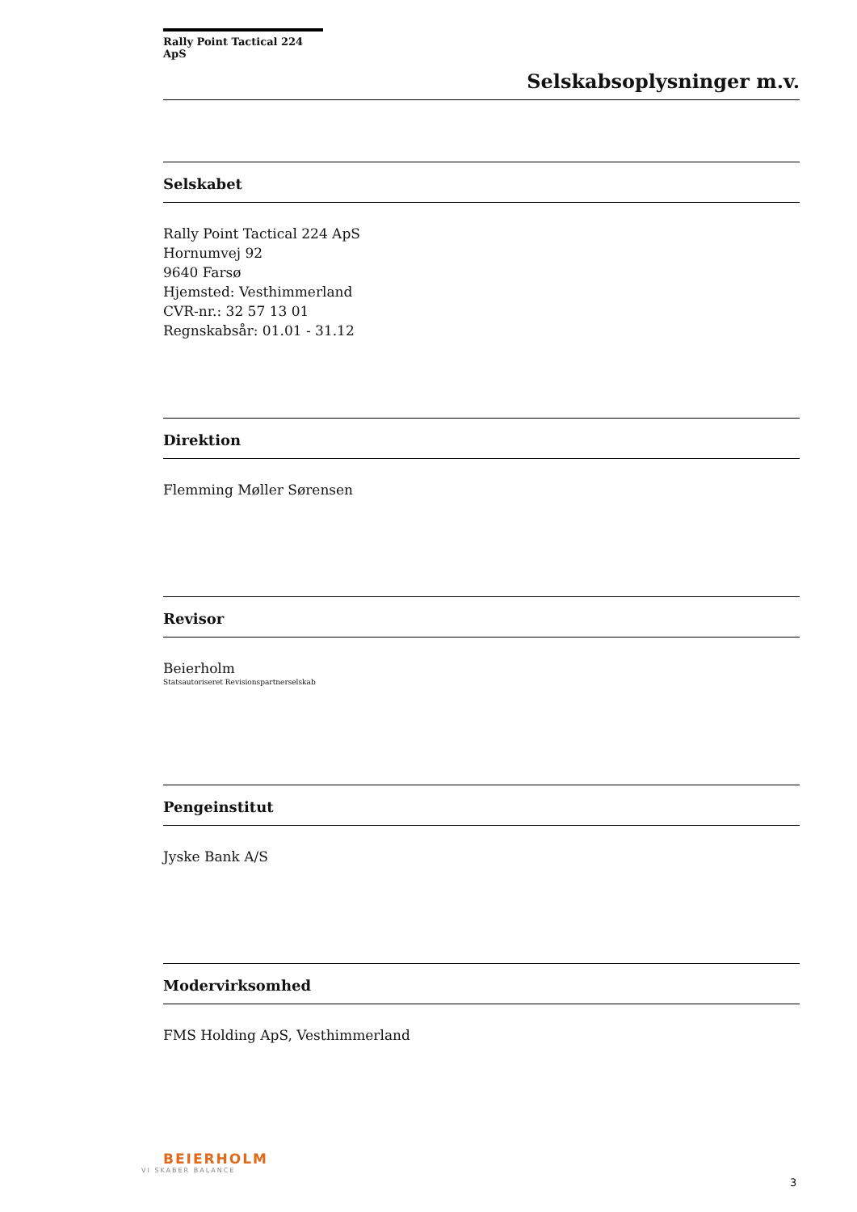Rally Point Tactical 224 ApS
Selskabsoplysninger m.v.
Selskabet
Rally Point Tactical 224 ApS
Hornumvej 92
9640 Farsø
Hjemsted: Vesthimmerland
CVR-nr.: 32 57 13 01
Regnskabsår: 01.01 - 31.12
Direktion
Flemming Møller Sørensen
Revisor
Beierholm
Statsautoriseret Revisionspartnerselskab
Pengeinstitut
Jyske Bank A/S
Modervirksomhed
FMS Holding ApS, Vesthimmerland
BEIERHOLM
VI SKABER BALANCE
3